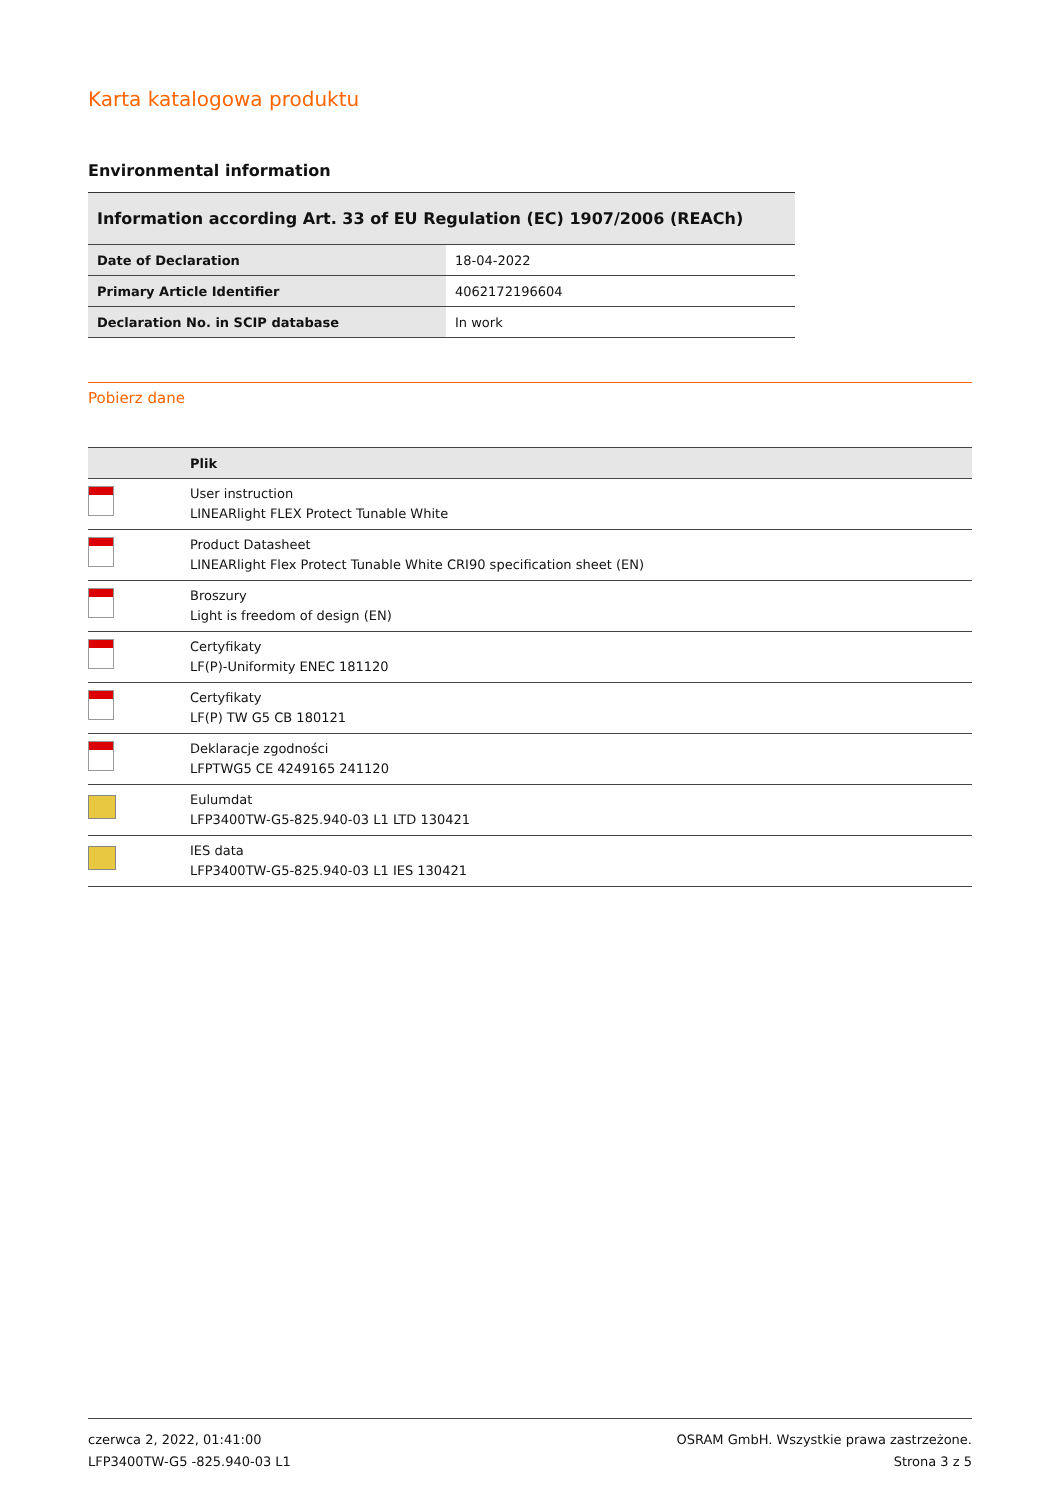Karta katalogowa produktu
Environmental information
Information according Art. 33 of EU Regulation (EC) 1907/2006 (REACh)
| Date of Declaration | 18-04-2022 |
| Primary Article Identifier | 4062172196604 |
| Declaration No. in SCIP database | In work |
Pobierz dane
| | Plik |
| --- | --- |
| | User instruction LINEARlight FLEX Protect Tunable White |
| | Product Datasheet LINEARlight Flex Protect Tunable White CRI90 specification sheet (EN) |
| | Broszury Light is freedom of design (EN) |
| | Certyfikaty LF(P)-Uniformity ENEC 181120 |
| | Certyfikaty LF(P) TW G5 CB 180121 |
| | Deklaracje zgodności LFPTWG5 CE 4249165 241120 |
| | Eulumdat LFP3400TW-G5-825.940-03 L1 LTD 130421 |
| | IES data LFP3400TW-G5-825.940-03 L1 IES 130421 |
czerwca 2, 2022, 01:41:00
LFP3400TW-G5 -825.940-03 L1
OSRAM GmbH. Wszystkie prawa zastrzeżone.
Strona 3 z 5